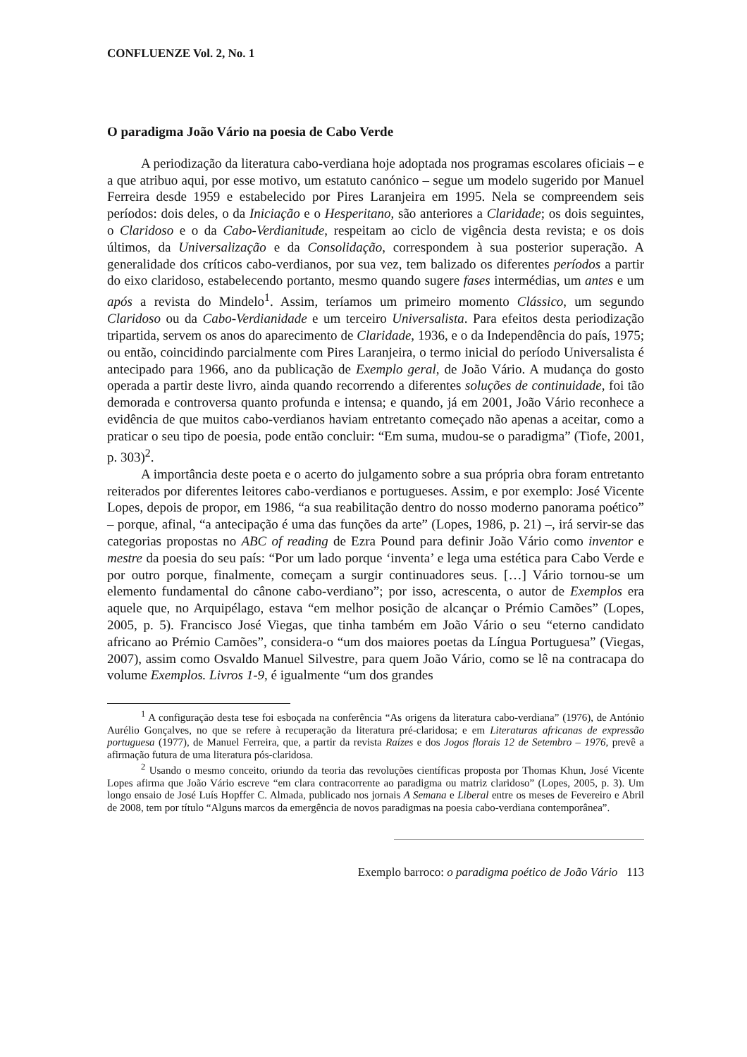CONFLUENZE Vol. 2, No. 1
O paradigma João Vário na poesia de Cabo Verde
A periodização da literatura cabo-verdiana hoje adoptada nos programas escolares oficiais – e a que atribuo aqui, por esse motivo, um estatuto canónico – segue um modelo sugerido por Manuel Ferreira desde 1959 e estabelecido por Pires Laranjeira em 1995. Nela se compreendem seis períodos: dois deles, o da Iniciação e o Hesperitano, são anteriores a Claridade; os dois seguintes, o Claridoso e o da Cabo-Verdianitude, respeitam ao ciclo de vigência desta revista; e os dois últimos, da Universalização e da Consolidação, correspondem à sua posterior superação. A generalidade dos críticos cabo-verdianos, por sua vez, tem balizado os diferentes períodos a partir do eixo claridoso, estabelecendo portanto, mesmo quando sugere fases intermédias, um antes e um após a revista do Mindelo<sup>1</sup>. Assim, teríamos um primeiro momento Clássico, um segundo Claridoso ou da Cabo-Verdianidade e um terceiro Universalista. Para efeitos desta periodização tripartida, servem os anos do aparecimento de Claridade, 1936, e o da Independência do país, 1975; ou então, coincidindo parcialmente com Pires Laranjeira, o termo inicial do período Universalista é antecipado para 1966, ano da publicação de Exemplo geral, de João Vário. A mudança do gosto operada a partir deste livro, ainda quando recorrendo a diferentes soluções de continuidade, foi tão demorada e controversa quanto profunda e intensa; e quando, já em 2001, João Vário reconhece a evidência de que muitos cabo-verdianos haviam entretanto começado não apenas a aceitar, como a praticar o seu tipo de poesia, pode então concluir: “Em suma, mudou-se o paradigma” (Tiofe, 2001, p. 303)<sup>2</sup>.
A importância deste poeta e o acerto do julgamento sobre a sua própria obra foram entretanto reiterados por diferentes leitores cabo-verdianos e portugueses. Assim, e por exemplo: José Vicente Lopes, depois de propor, em 1986, “a sua reabilitação dentro do nosso moderno panorama poético” – porque, afinal, “a antecipação é uma das funções da arte” (Lopes, 1986, p. 21) –, irá servir-se das categorias propostas no ABC of reading de Ezra Pound para definir João Vário como inventor e mestre da poesia do seu país: “Por um lado porque ‘inventa’ e lega uma estética para Cabo Verde e por outro porque, finalmente, começam a surgir continuadores seus. […] Vário tornou-se um elemento fundamental do cânone cabo-verdiano”; por isso, acrescenta, o autor de Exemplos era aquele que, no Arquipélago, estava “em melhor posição de alcançar o Prémio Camões” (Lopes, 2005, p. 5). Francisco José Viegas, que tinha também em João Vário o seu “eterno candidato africano ao Prémio Camões”, considera-o “um dos maiores poetas da Língua Portuguesa” (Viegas, 2007), assim como Osvaldo Manuel Silvestre, para quem João Vário, como se lê na contracapa do volume Exemplos. Livros 1-9, é igualmente “um dos grandes
<sup>1</sup> A configuração desta tese foi esboçada na conferência “As origens da literatura cabo-verdiana” (1976), de António Aurélio Gonçalves, no que se refere à recuperação da literatura pré-claridosa; e em Literaturas africanas de expressão portuguesa (1977), de Manuel Ferreira, que, a partir da revista Raízes e dos Jogos florais 12 de Setembro – 1976, prevê a afirmação futura de uma literatura pós-claridosa.
<sup>2</sup> Usando o mesmo conceito, oriundo da teoria das revoluções científicas proposta por Thomas Khun, José Vicente Lopes afirma que João Vário escreve “em clara contracorrente ao paradigma ou matriz claridoso” (Lopes, 2005, p. 3). Um longo ensaio de José Luís Hopffer C. Almada, publicado nos jornais A Semana e Liberal entre os meses de Fevereiro e Abril de 2008, tem por título “Alguns marcos da emergência de novos paradigmas na poesia cabo-verdiana contemporânea”.
Exemplo barroco: o paradigma poético de João Vário 113